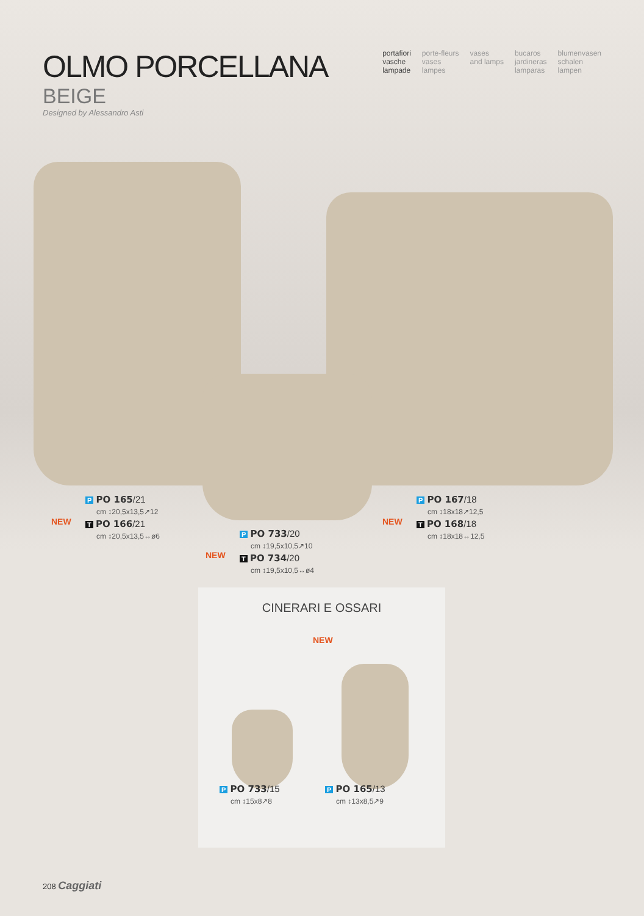OLMO PORCELLANA
BEIGE
Designed by Alessandro Asti
portafiori
vasche
lampade
porte-fleurs
vases
lampes
vases
and lamps
bucaros
jardineras
lamparas
blumenvasen
schalen
lampen
P PO 165/21
cm ↕20,5x13,5↗12
T PO 166/21
cm ↕20,5x13,5↔ø6
NEW
P PO 733/20
cm ↕19,5x10,5↗10
T PO 734/20
cm ↕19,5x10,5↔ø4
NEW
P PO 167/18
cm ↕18x18↗12,5
T PO 168/18
cm ↕18x18↔12,5
NEW
CINERARI E OSSARI
NEW
P PO 733/15
cm ↕15x8↗8
P PO 165/13
cm ↕13x8,5↗9
208 Caggiati